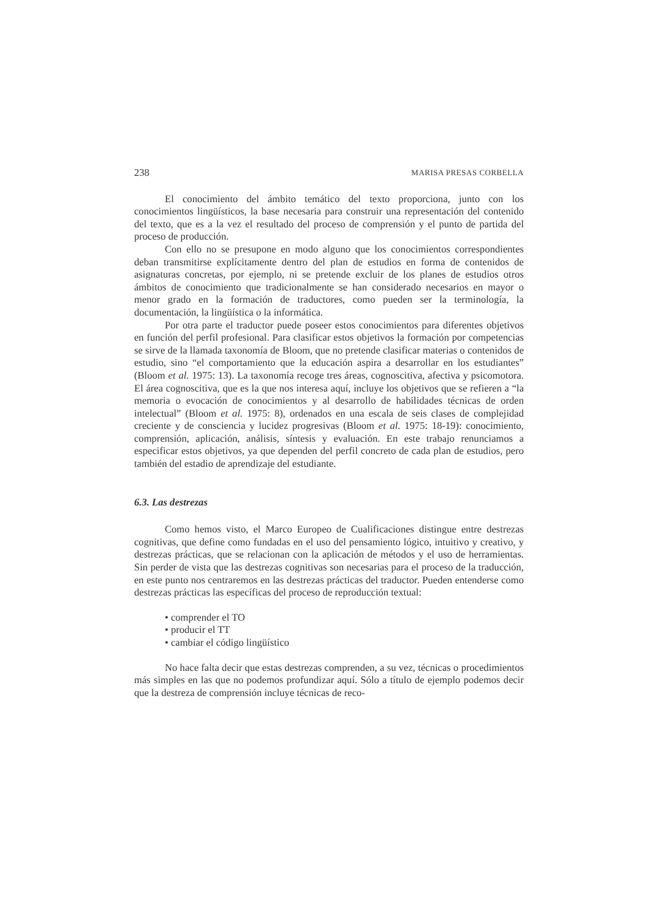238 MARISA PRESAS CORBELLA
El conocimiento del ámbito temático del texto proporciona, junto con los conocimientos lingüísticos, la base necesaria para construir una representación del contenido del texto, que es a la vez el resultado del proceso de comprensión y el punto de partida del proceso de producción.
Con ello no se presupone en modo alguno que los conocimientos correspondientes deban transmitirse explícitamente dentro del plan de estudios en forma de contenidos de asignaturas concretas, por ejemplo, ni se pretende excluir de los planes de estudios otros ámbitos de conocimiento que tradicionalmente se han considerado necesarios en mayor o menor grado en la formación de traductores, como pueden ser la terminología, la documentación, la lingüística o la informática.
Por otra parte el traductor puede poseer estos conocimientos para diferentes objetivos en función del perfil profesional. Para clasificar estos objetivos la formación por competencias se sirve de la llamada taxonomía de Bloom, que no pretende clasificar materias o contenidos de estudio, sino “el comportamiento que la educación aspira a desarrollar en los estudiantes” (Bloom et al. 1975: 13). La taxonomía recoge tres áreas, cognoscitiva, afectiva y psicomotora. El área cognoscitiva, que es la que nos interesa aquí, incluye los objetivos que se refieren a “la memoria o evocación de conocimientos y al desarrollo de habilidades técnicas de orden intelectual” (Bloom et al. 1975: 8), ordenados en una escala de seis clases de complejidad creciente y de consciencia y lucidez progresivas (Bloom et al. 1975: 18-19): conocimiento, comprensión, aplicación, análisis, síntesis y evaluación. En este trabajo renunciamos a especificar estos objetivos, ya que dependen del perfil concreto de cada plan de estudios, pero también del estadio de aprendizaje del estudiante.
6.3. Las destrezas
Como hemos visto, el Marco Europeo de Cualificaciones distingue entre destrezas cognitivas, que define como fundadas en el uso del pensamiento lógico, intuitivo y creativo, y destrezas prácticas, que se relacionan con la aplicación de métodos y el uso de herramientas. Sin perder de vista que las destrezas cognitivas son necesarias para el proceso de la traducción, en este punto nos centraremos en las destrezas prácticas del traductor. Pueden entenderse como destrezas prácticas las específicas del proceso de reproducción textual:
• comprender el TO
• producir el TT
• cambiar el código lingüístico
No hace falta decir que estas destrezas comprenden, a su vez, técnicas o procedimientos más simples en las que no podemos profundizar aquí. Sólo a título de ejemplo podemos decir que la destreza de comprensión incluye técnicas de reco-